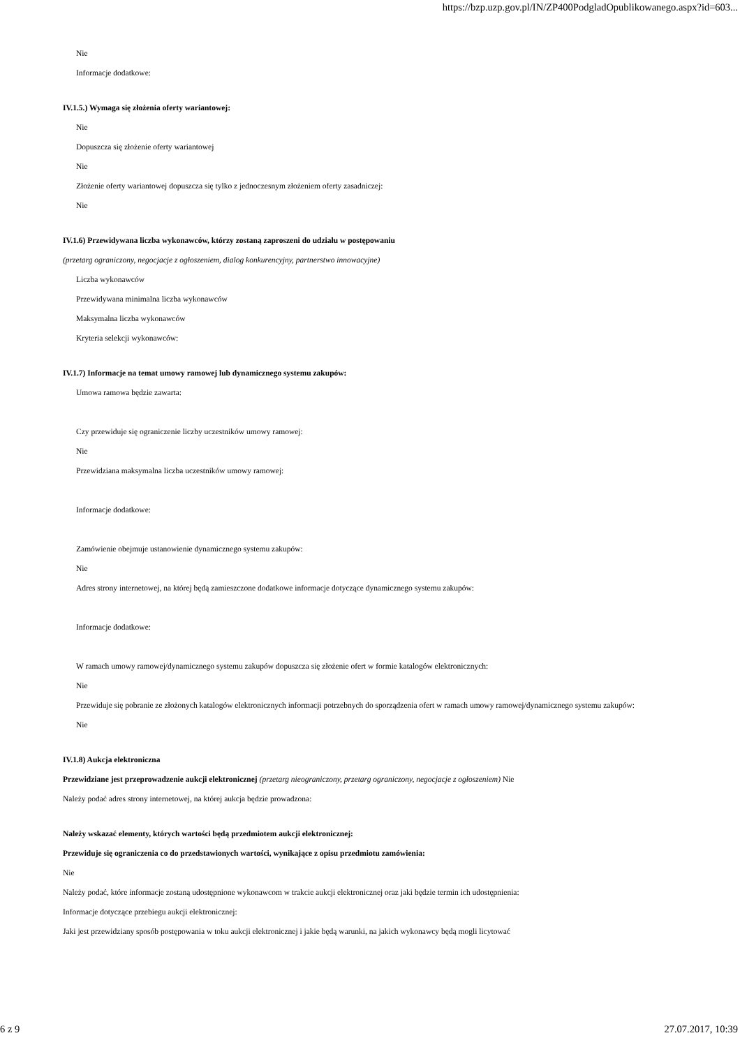https://bzp.uzp.gov.pl/IN/ZP400PodgladOpublikowanego.aspx?id=603...
Nie
Informacje dodatkowe:
IV.1.5.) Wymaga się złożenia oferty wariantowej:
Nie
Dopuszcza się złożenie oferty wariantowej
Nie
Złożenie oferty wariantowej dopuszcza się tylko z jednoczesnym złożeniem oferty zasadniczej:
Nie
IV.1.6) Przewidywana liczba wykonawców, którzy zostaną zaproszeni do udziału w postępowaniu
(przetarg ograniczony, negocjacje z ogłoszeniem, dialog konkurencyjny, partnerstwo innowacyjne)
Liczba wykonawców
Przewidywana minimalna liczba wykonawców
Maksymalna liczba wykonawców
Kryteria selekcji wykonawców:
IV.1.7) Informacje na temat umowy ramowej lub dynamicznego systemu zakupów:
Umowa ramowa będzie zawarta:
Czy przewiduje się ograniczenie liczby uczestników umowy ramowej:
Nie
Przewidziana maksymalna liczba uczestników umowy ramowej:
Informacje dodatkowe:
Zamówienie obejmuje ustanowienie dynamicznego systemu zakupów:
Nie
Adres strony internetowej, na której będą zamieszczone dodatkowe informacje dotyczące dynamicznego systemu zakupów:
Informacje dodatkowe:
W ramach umowy ramowej/dynamicznego systemu zakupów dopuszcza się złożenie ofert w formie katalogów elektronicznych:
Nie
Przewiduje się pobranie ze złożonych katalogów elektronicznych informacji potrzebnych do sporządzenia ofert w ramach umowy ramowej/dynamicznego systemu zakupów:
Nie
IV.1.8) Aukcja elektroniczna
Przewidziane jest przeprowadzenie aukcji elektronicznej (przetarg nieograniczony, przetarg ograniczony, negocjacje z ogłoszeniem) Nie
Należy podać adres strony internetowej, na której aukcja będzie prowadzona:
Należy wskazać elementy, których wartości będą przedmiotem aukcji elektronicznej:
Przewiduje się ograniczenia co do przedstawionych wartości, wynikające z opisu przedmiotu zamówienia:
Nie
Należy podać, które informacje zostaną udostępnione wykonawcom w trakcie aukcji elektronicznej oraz jaki będzie termin ich udostępnienia:
Informacje dotyczące przebiegu aukcji elektronicznej:
Jaki jest przewidziany sposób postępowania w toku aukcji elektronicznej i jakie będą warunki, na jakich wykonawcy będą mogli licytować
6 z 9 27.07.2017, 10:39